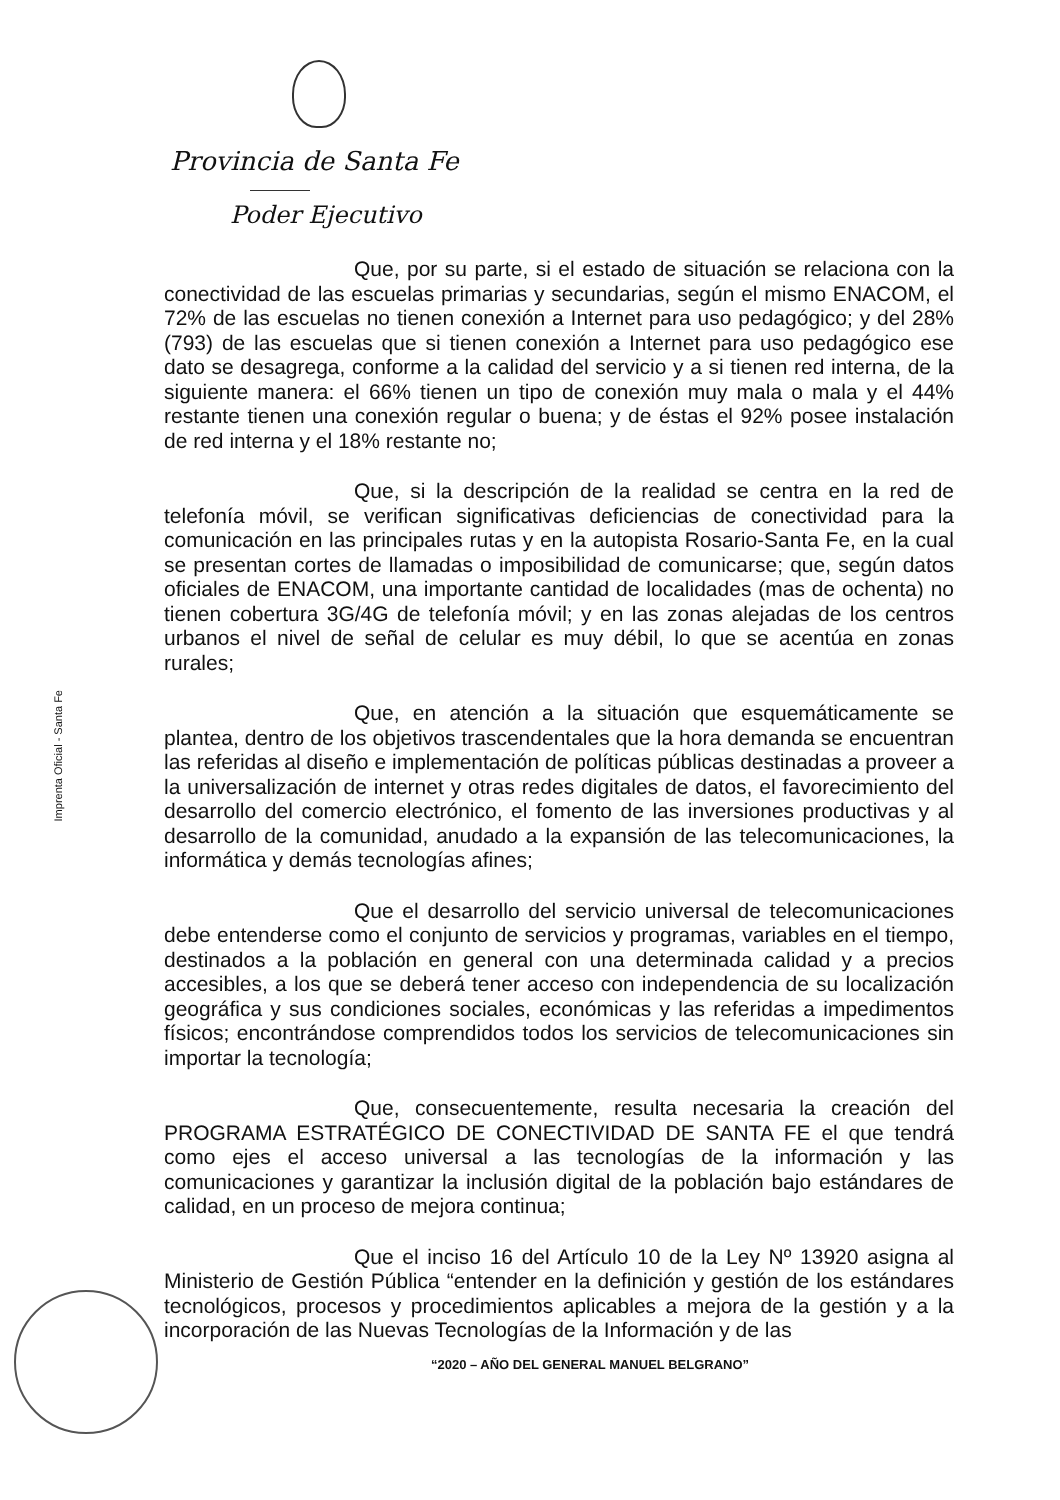Provincia de Santa Fe
Poder Ejecutivo
Imprenta Oficial - Santa Fe
Que, por su parte, si el estado de situación se relaciona con la conectividad de las escuelas primarias y secundarias, según el mismo ENACOM, el 72% de las escuelas no tienen conexión a Internet para uso pedagógico; y del 28% (793) de las escuelas que si tienen conexión a Internet para uso pedagógico ese dato se desagrega, conforme a la calidad del servicio y a si tienen red interna, de la siguiente manera: el 66% tienen un tipo de conexión muy mala o mala y el 44% restante tienen una conexión regular o buena; y de éstas el 92% posee instalación de red interna y el 18% restante no;
Que, si la descripción de la realidad se centra en la red de telefonía móvil, se verifican significativas deficiencias de conectividad para la comunicación en las principales rutas y en la autopista Rosario-Santa Fe, en la cual se presentan cortes de llamadas o imposibilidad de comunicarse; que, según datos oficiales de ENACOM, una importante cantidad de localidades (mas de ochenta) no tienen cobertura 3G/4G de telefonía móvil; y en las zonas alejadas de los centros urbanos el nivel de señal de celular es muy débil, lo que se acentúa en zonas rurales;
Que, en atención a la situación que esquemáticamente se plantea, dentro de los objetivos trascendentales que la hora demanda se encuentran las referidas al diseño e implementación de políticas públicas destinadas a proveer a la universalización de internet y otras redes digitales de datos, el favorecimiento del desarrollo del comercio electrónico, el fomento de las inversiones productivas y al desarrollo de la comunidad, anudado a la expansión de las telecomunicaciones, la informática y demás tecnologías afines;
Que el desarrollo del servicio universal de telecomunicaciones debe entenderse como el conjunto de servicios y programas, variables en el tiempo, destinados a la población en general con una determinada calidad y a precios accesibles, a los que se deberá tener acceso con independencia de su localización geográfica y sus condiciones sociales, económicas y las referidas a impedimentos físicos; encontrándose comprendidos todos los servicios de telecomunicaciones sin importar la tecnología;
Que, consecuentemente, resulta necesaria la creación del PROGRAMA ESTRATÉGICO DE CONECTIVIDAD DE SANTA FE el que tendrá como ejes el acceso universal a las tecnologías de la información y las comunicaciones y garantizar la inclusión digital de la población bajo estándares de calidad, en un proceso de mejora continua;
Que el inciso 16 del Artículo 10 de la Ley Nº 13920 asigna al Ministerio de Gestión Pública “entender en la definición y gestión de los estándares tecnológicos, procesos y procedimientos aplicables a mejora de la gestión y a la incorporación de las Nuevas Tecnologías de la Información y de las
“2020 – AÑO DEL GENERAL MANUEL BELGRANO”